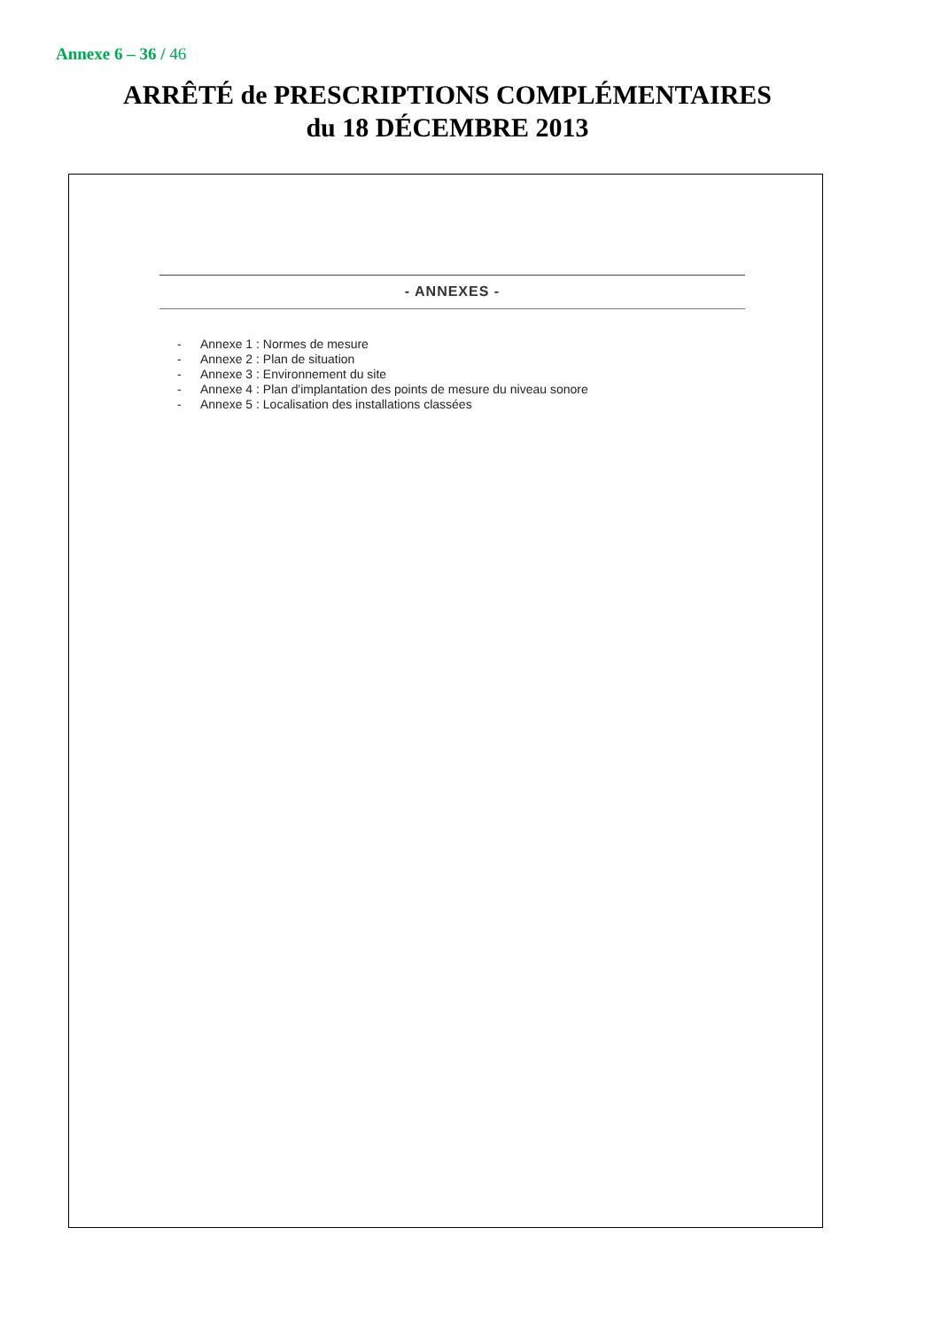Annexe 6 – 36 / 46
ARRÊTÉ de PRESCRIPTIONS COMPLÉMENTAIRES
du 18 DÉCEMBRE 2013
- ANNEXES -
- Annexe 1 : Normes de mesure
- Annexe 2 : Plan de situation
- Annexe 3 : Environnement du site
- Annexe 4 : Plan d'implantation des points de mesure du niveau sonore
- Annexe 5 : Localisation des installations classées